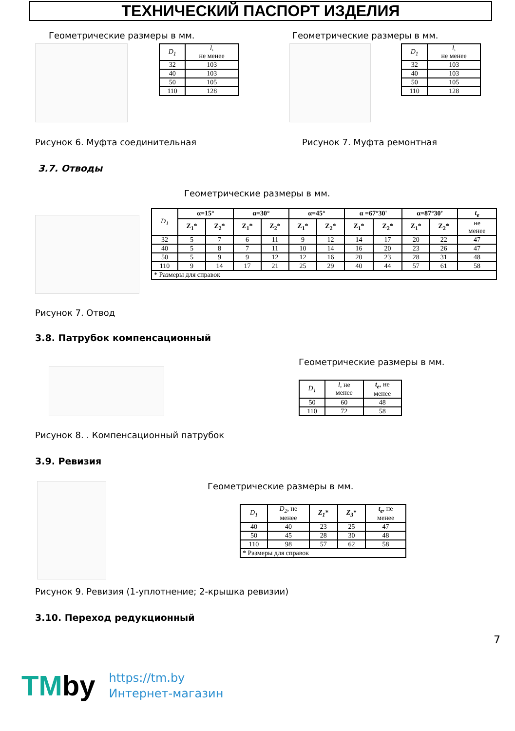ТЕХНИЧЕСКИЙ ПАСПОРТ ИЗДЕЛИЯ
Геометрические размеры в мм. Геометрические размеры в мм.
| D<sub>1</sub> | l, не менее |
| --- | --- |
| 32 | 103 |
| 40 | 103 |
| 50 | 105 |
| 110 | 128 |
| D<sub>1</sub> | l, не менее |
| --- | --- |
| 32 | 103 |
| 40 | 103 |
| 50 | 105 |
| 110 | 128 |
Рисунок 6. Муфта соединительная Рисунок 7. Муфта ремонтная
3.7. Отводы
Геометрические размеры в мм.
| D<sub>1</sub> | α=15° | | α=30° | | α=45° | | α =67°30' | | α=87°30’ | | t<sub>e</sub> |
| --- | --- | --- | --- | --- | --- | --- | --- | --- | --- | --- | --- |
| | Z<sub>1</sub>* | Z<sub>2</sub>* | Z<sub>1</sub>* | Z<sub>2</sub>* | Z<sub>1</sub>* | Z<sub>2</sub>* | Z<sub>1</sub>* | Z<sub>2</sub>* | Z<sub>1</sub>* | Z<sub>2</sub>* | не менее |
| 32 | 5 | 7 | 6 | 11 | 9 | 12 | 14 | 17 | 20 | 22 | 47 |
| 40 | 5 | 8 | 7 | 11 | 10 | 14 | 16 | 20 | 23 | 26 | 47 |
| 50 | 5 | 9 | 9 | 12 | 12 | 16 | 20 | 23 | 28 | 31 | 48 |
| 110 | 9 | 14 | 17 | 21 | 25 | 29 | 40 | 44 | 57 | 61 | 58 |
| * Размеры для справок | | | | | | | | | | | |
Рисунок 7. Отвод
3.8. Патрубок компенсационный
Геометрические размеры в мм.
| D<sub>1</sub> | l, не менее | t<sub>e</sub> , не менее |
| --- | --- | --- |
| 50 | 60 | 48 |
| 110 | 72 | 58 |
Рисунок 8. . Компенсационный патрубок
3.9. Ревизия
Геометрические размеры в мм.
| D<sub>1</sub> | D<sub>2</sub> , не менее | Z<sub>1</sub> * | Z<sub>3</sub> * | t<sub>e</sub> , не менее |
| --- | --- | --- | --- | --- |
| 40 | 40 | 23 | 25 | 47 |
| 50 | 45 | 28 | 30 | 48 |
| 110 | 98 | 57 | 62 | 58 |
| * Размеры для справок | | | | |
Рисунок 9. Ревизия (1-уплотнение; 2-крышка ревизии)
3.10. Переход редукционный
7
TMby
https://tm.by
Интернет-магазин